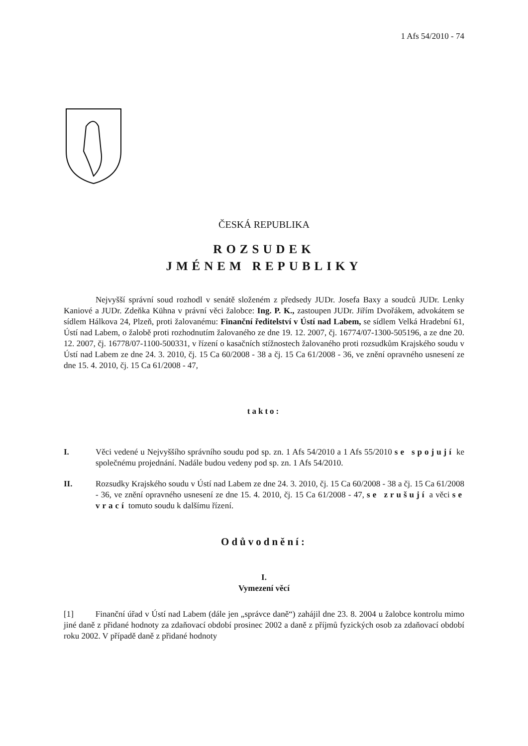1 Afs 54/2010 - 74
ČESKÁ REPUBLIKA
ROZSUDEK
JMÉNEM REPUBLIKY
Nejvyšší správní soud rozhodl v senátě složeném z předsedy JUDr. Josefa Baxy a soudců JUDr. Lenky Kaniové a JUDr. Zdeňka Kühna v právní věci žalobce: Ing. P. K., zastoupen JUDr. Jiřím Dvořákem, advokátem se sídlem Hálkova 24, Plzeň, proti žalovanému: Finanční ředitelství v Ústí nad Labem, se sídlem Velká Hradební 61, Ústí nad Labem, o žalobě proti rozhodnutím žalovaného ze dne 19. 12. 2007, čj. 16774/07-1300-505196, a ze dne 20. 12. 2007, čj. 16778/07-1100-500331, v řízení o kasačních stížnostech žalovaného proti rozsudkům Krajského soudu v Ústí nad Labem ze dne 24. 3. 2010, čj. 15 Ca 60/2008 - 38 a čj. 15 Ca 61/2008 - 36, ve znění opravného usnesení ze dne 15. 4. 2010, čj. 15 Ca 61/2008 - 47,
takto:
I. Věci vedené u Nejvyššího správního soudu pod sp. zn. 1 Afs 54/2010 a 1 Afs 55/2010 se spojují ke společnému projednání. Nadále budou vedeny pod sp. zn. 1 Afs 54/2010.
II. Rozsudky Krajského soudu v Ústí nad Labem ze dne 24. 3. 2010, čj. 15 Ca 60/2008 - 38 a čj. 15 Ca 61/2008 - 36, ve znění opravného usnesení ze dne 15. 4. 2010, čj. 15 Ca 61/2008 - 47, se zrušují a věci se vrací tomuto soudu k dalšímu řízení.
Odůvodnění:
I.
Vymezení věcí
[1] Finanční úřad v Ústí nad Labem (dále jen „správce daně“) zahájil dne 23. 8. 2004 u žalobce kontrolu mimo jiné daně z přidané hodnoty za zdaňovací období prosinec 2002 a daně z příjmů fyzických osob za zdaňovací období roku 2002. V případě daně z přidané hodnoty